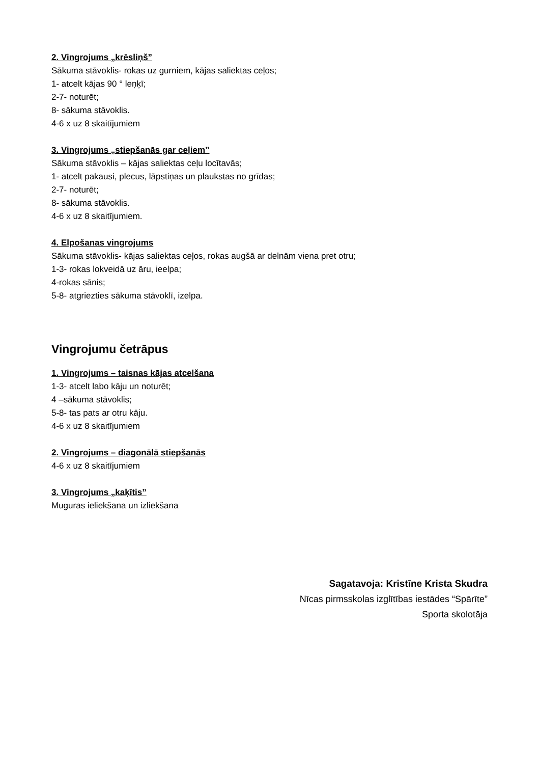2. Vingrojums „krēsliņš”
Sākuma stāvoklis- rokas uz gurniem, kājas saliektas ceļos;
1- atcelt kājas 90 ° leņķī;
2-7- noturēt;
8- sākuma stāvoklis.
4-6 x uz 8 skaitījumiem
3. Vingrojums „stiepšanās gar ceļiem”
Sākuma stāvoklis – kājas saliektas ceļu locītavās;
1- atcelt pakausi, plecus, lāpstiņas un plaukstas no grīdas;
2-7- noturēt;
8- sākuma stāvoklis.
4-6 x uz 8 skaitījumiem.
4. Elpošanas vingrojums
Sākuma stāvoklis- kājas saliektas ceļos, rokas augšā ar delnām viena pret otru;
1-3- rokas lokveidā uz āru, ieelpa;
4-rokas sānis;
5-8- atgriezties sākuma stāvoklī, izelpa.
Vingrojumu četrāpus
1. Vingrojums – taisnas kājas atcelšana
1-3- atcelt labo kāju un noturēt;
4 –sākuma stāvoklis;
5-8- tas pats ar otru kāju.
4-6 x uz 8 skaitījumiem
2. Vingrojums – diagonālā stiepšanās
4-6 x uz 8 skaitījumiem
3. Vingrojums „kaķītis”
Muguras ieliekšana un izliekšana
Sagatavoja: Kristīne Krista Skudra
Nīcas pirmsskolas izglītības iestādes “Spārīte”
Sporta skolotāja